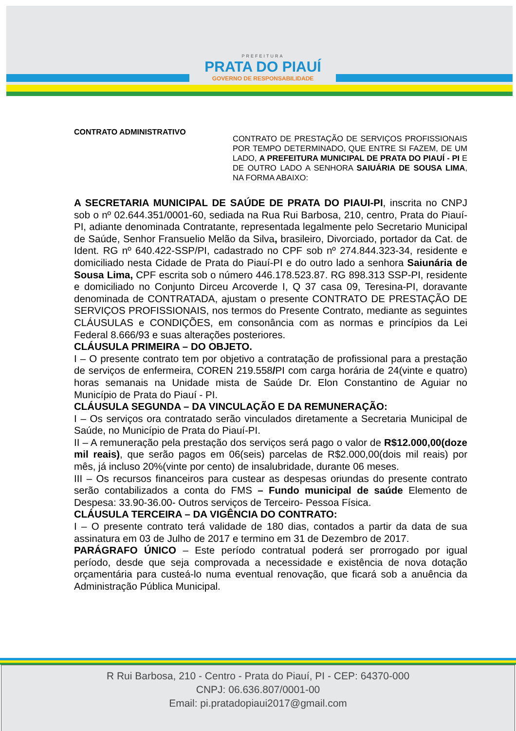PREFEITURA
PRATA DO PIAUÍ
GOVERNO DE RESPONSABILIDADE
CONTRATO ADMINISTRATIVO
CONTRATO DE PRESTAÇÃO DE SERVIÇOS PROFISSIONAIS POR TEMPO DETERMINADO, QUE ENTRE SI FAZEM, DE UM LADO, A PREFEITURA MUNICIPAL DE PRATA DO PIAUÍ - PI E DE OUTRO LADO A SENHORA SAIUÁRIA DE SOUSA LIMA, NA FORMA ABAIXO:
A SECRETARIA MUNICIPAL DE SAÚDE DE PRATA DO PIAUI-PI, inscrita no CNPJ sob o nº 02.644.351/0001-60, sediada na Rua Rui Barbosa, 210, centro, Prata do Piauí-PI, adiante denominada Contratante, representada legalmente pelo Secretario Municipal de Saúde, Senhor Fransuelio Melão da Silva, brasileiro, Divorciado, portador da Cat. de Ident. RG nº 640.422-SSP/PI, cadastrado no CPF sob nº 274.844.323-34, residente e domiciliado nesta Cidade de Prata do Piauí-PI e do outro lado a senhora Saiunária de Sousa Lima, CPF escrita sob o número 446.178.523.87. RG 898.313 SSP-PI, residente e domiciliado no Conjunto Dirceu Arcoverde I, Q 37 casa 09, Teresina-PI, doravante denominada de CONTRATADA, ajustam o presente CONTRATO DE PRESTAÇÃO DE SERVIÇOS PROFISSIONAIS, nos termos do Presente Contrato, mediante as seguintes CLÁUSULAS e CONDIÇÕES, em consonância com as normas e princípios da Lei Federal 8.666/93 e suas alterações posteriores.
CLÁUSULA PRIMEIRA – DO OBJETO.
I – O presente contrato tem por objetivo a contratação de profissional para a prestação de serviços de enfermeira, COREN 219.558/PI com carga horária de 24(vinte e quatro) horas semanais na Unidade mista de Saúde Dr. Elon Constantino de Aguiar no Município de Prata do Piauí - PI.
CLÁUSULA SEGUNDA – DA VINCULAÇÃO E DA REMUNERAÇÃO:
I – Os serviços ora contratado serão vinculados diretamente a Secretaria Municipal de Saúde, no Município de Prata do Piauí-PI.
II – A remuneração pela prestação dos serviços será pago o valor de R$12.000,00(doze mil reais), que serão pagos em 06(seis) parcelas de R$2.000,00(dois mil reais) por mês, já incluso 20%(vinte por cento) de insalubridade, durante 06 meses.
III – Os recursos financeiros para custear as despesas oriundas do presente contrato serão contabilizados a conta do FMS – Fundo municipal de saúde Elemento de Despesa: 33.90-36.00- Outros serviços de Terceiro- Pessoa Física.
CLÁUSULA TERCEIRA – DA VIGÊNCIA DO CONTRATO:
I – O presente contrato terá validade de 180 dias, contados a partir da data de sua assinatura em 03 de Julho de 2017 e termino em 31 de Dezembro de 2017.
PARÁGRAFO ÚNICO – Este período contratual poderá ser prorrogado por igual período, desde que seja comprovada a necessidade e existência de nova dotação orçamentária para custeá-lo numa eventual renovação, que ficará sob a anuência da Administração Pública Municipal.
R Rui Barbosa, 210 - Centro - Prata do Piauí, PI - CEP: 64370-000
CNPJ: 06.636.807/0001-00
Email: pi.pratadopiaui2017@gmail.com